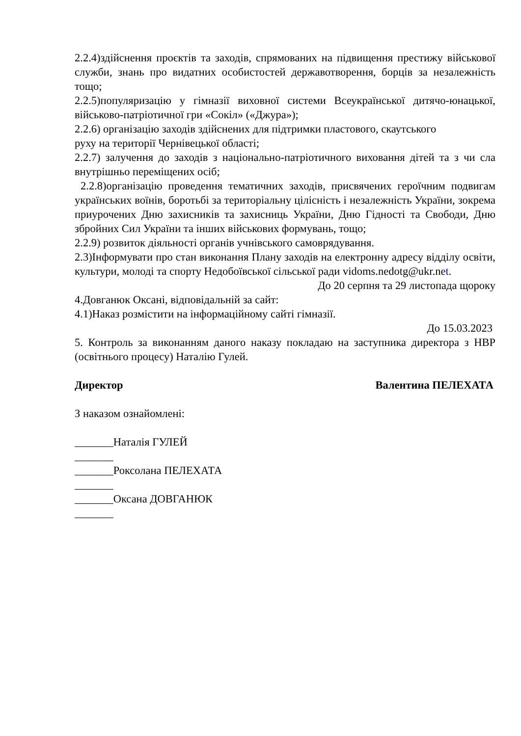2.2.4)здійснення проєктів та заходів, спрямованих на підвищення престижу військової служби, знань про видатних особистостей державотворення, борців за незалежність тощо;
2.2.5)популяризацію у гімназії виховної системи Всеукраїнської дитячо-юнацької, військово-патріотичної гри «Сокіл» («Джура»);
2.2.6) організацію заходів здійснених для підтримки пластового, скаутського
руху на території Чернівецької області;
2.2.7) залучення до заходів з національно-патріотичного виховання дітей та з чи сла внутрішньо переміщених осіб;
2.2.8)організацію проведення тематичних заходів, присвячених героїчним подвигам українських воїнів, боротьбі за територіальну цілісність і незалежність України, зокрема приурочених Дню захисників та захисниць України, Дню Гідності та Свободи, Дню збройних Сил України та інших військових формувань, тощо;
2.2.9) розвиток діяльності органів учнівського самоврядування.
2.3)Інформувати про стан виконання Плану заходів на електронну адресу відділу освіти, культури, молоді та спорту Недобоївської сільської ради vidoms.nedotg@ukr.net.
До 20 серпня та 29 листопада щороку
4.Довганюк Оксані, відповідальній за сайт:
4.1)Наказ розмістити на інформаційному сайті гімназії.
До 15.03.2023
5. Контроль за виконанням даного наказу покладаю на заступника директора з НВР (освітнього процесу) Наталію Гулей.
Директор Валентина ПЕЛЕХАТА
З наказом ознайомлені:
_______Наталія ГУЛЕЙ
_______
_______Роксолана ПЕЛЕХАТА
_______
_______Оксана ДОВГАНЮК
_______